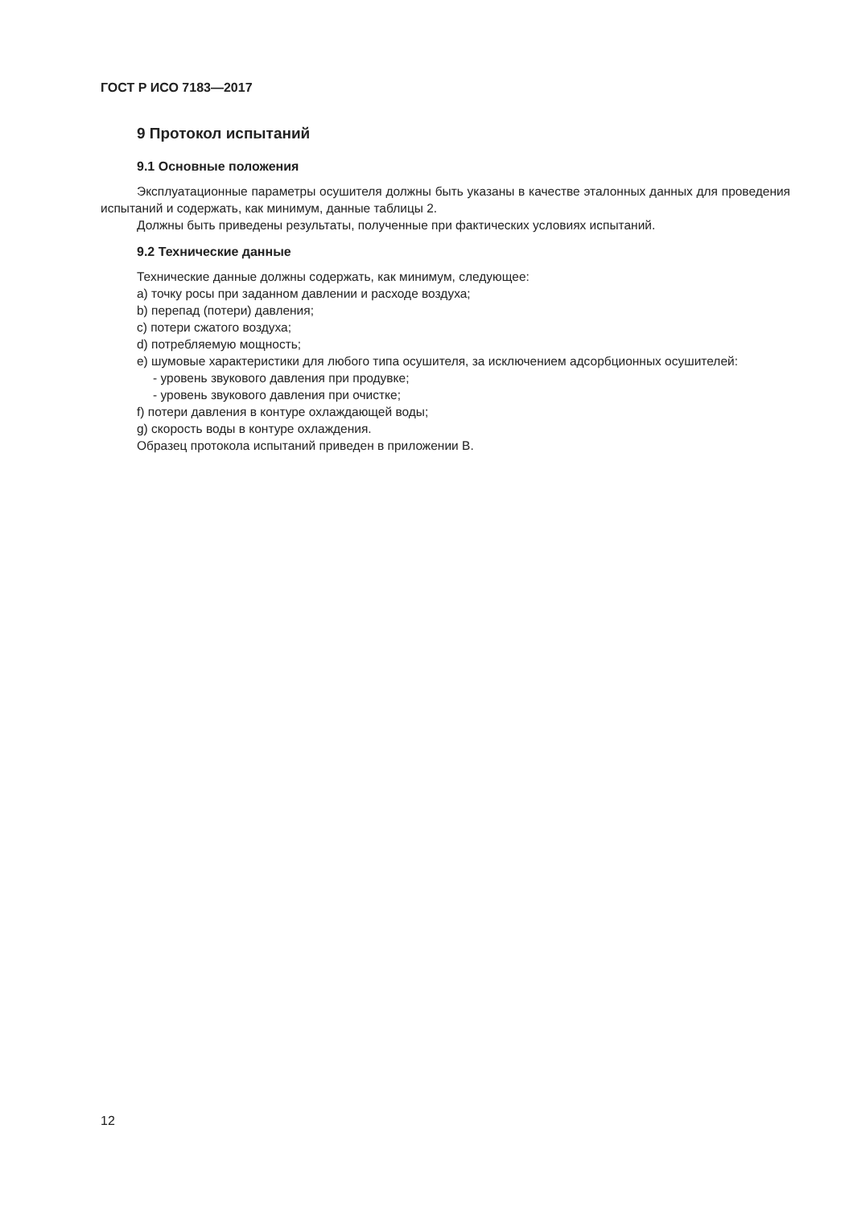ГОСТ Р ИСО 7183—2017
9 Протокол испытаний
9.1 Основные положения
Эксплуатационные параметры осушителя должны быть указаны в качестве эталонных данных для проведения испытаний и содержать, как минимум, данные таблицы 2.
Должны быть приведены результаты, полученные при фактических условиях испытаний.
9.2 Технические данные
Технические данные должны содержать, как минимум, следующее:
a) точку росы при заданном давлении и расходе воздуха;
b) перепад (потери) давления;
c) потери сжатого воздуха;
d) потребляемую мощность;
e) шумовые характеристики для любого типа осушителя, за исключением адсорбционных осушителей:
- уровень звукового давления при продувке;
- уровень звукового давления при очистке;
f) потери давления в контуре охлаждающей воды;
g) скорость воды в контуре охлаждения.
Образец протокола испытаний приведен в приложении B.
12